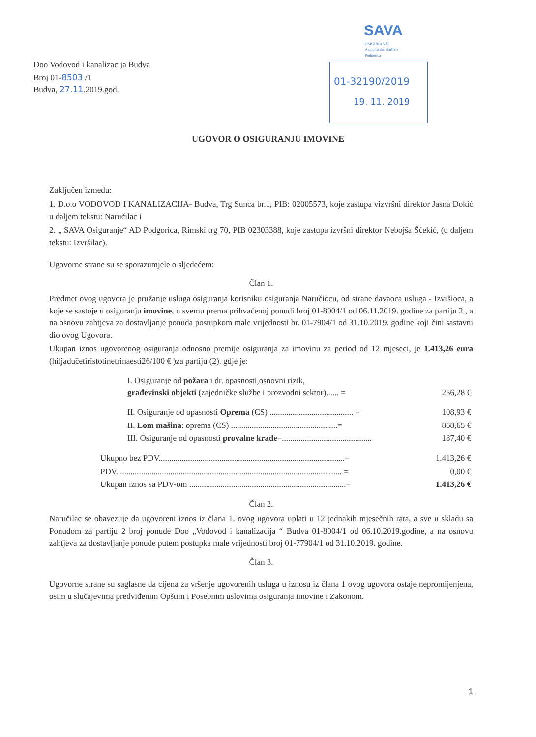Doo Vodovod i kanalizacija Budva
Broj 01-8503 /1
Budva, 27.11.2019.god.
SAVA
OSIGURANJE
Akcionarsko društvo
Podgorica
01-32190/2019
19. 11. 2019
UGOVOR O OSIGURANJU IMOVINE
Zaključen između:
1. D.o.o VODOVOD I KANALIZACIJA- Budva, Trg Sunca br.1, PIB: 02005573, koje zastupa vizvršni direktor Jasna Dokić u daljem tekstu: Naručilac i
2. „ SAVA Osiguranje“ AD Podgorica, Rimski trg 70, PIB 02303388, koje zastupa izvršni direktor Nebojša Šćekić, (u daljem tekstu: Izvršilac).
Ugovorne strane su se sporazumjele o sljedećem:
Član 1.
Predmet ovog ugovora je pružanje usluga osiguranja korisniku osiguranja Naručiocu, od strane davaoca usluga - Izvršioca, a koje se sastoje u osiguranju imovine, u svemu prema prihvaćenoj ponudi broj 01-8004/1 od 06.11.2019. godine za partiju 2 , a na osnovu zahtjeva za dostavljanje ponuda postupkom male vrijednosti br. 01-7904/1 od 31.10.2019. godine koji čini sastavni dio ovog Ugovora.
Ukupan iznos ugovorenog osiguranja odnosno premije osiguranja za imovinu za period od 12 mjeseci, je 1.413,26 eura (hiljadučetiristotinetrinaesti26/100 € )za partiju (2). gdje je:
| I. Osiguranje od požara i dr. opasnosti,osnovni rizik, građevinski objekti (zajedničke službe i prozvodni sektor)...... = | 256,28 € |
| II. Osiguranje od opasnosti Oprema (CS) ........................................ = | 108,93 € |
| II. Lom mašina : oprema (CS) ...................................................= | 868,65 € |
| III. Osiguranje od opasnosti provalne krađe =........................................... | 187,40 € |
| Ukupno bez PDV.........................................................................................= | 1.413,26 € |
| PDV............................................................................................................ = | 0,00 € |
| Ukupan iznos sa PDV-om ...........................................................................= | 1.413,26 € |
Član 2.
Naručilac se obavezuje da ugovoreni iznos iz člana 1. ovog ugovora uplati u 12 jednakih mjesečnih rata, a sve u skladu sa Ponudom za partiju 2 broj ponude Doo „Vodovod i kanalizacija “ Budva 01-8004/1 od 06.10.2019.godine, a na osnovu zahtjeva za dostavljanje ponude putem postupka male vrijednosti broj 01-77904/1 od 31.10.2019. godine.
Član 3.
Ugovorne strane su saglasne da cijena za vršenje ugovorenih usluga u iznosu iz člana 1 ovog ugovora ostaje nepromijenjena, osim u slučajevima predviđenim Opštim i Posebnim uslovima osiguranja imovine i Zakonom.
1